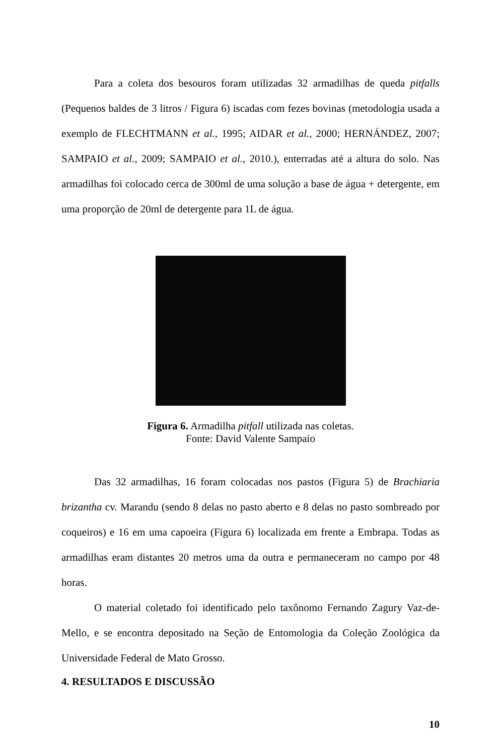Para a coleta dos besouros foram utilizadas 32 armadilhas de queda pitfalls (Pequenos baldes de 3 litros / Figura 6) iscadas com fezes bovinas (metodologia usada a exemplo de FLECHTMANN et al., 1995; AIDAR et al., 2000; HERNÁNDEZ, 2007; SAMPAIO et al., 2009; SAMPAIO et al., 2010.), enterradas até a altura do solo. Nas armadilhas foi colocado cerca de 300ml de uma solução a base de água + detergente, em uma proporção de 20ml de detergente para 1L de água.
Figura 6. Armadilha pitfall utilizada nas coletas.
Fonte: David Valente Sampaio
Das 32 armadilhas, 16 foram colocadas nos pastos (Figura 5) de Brachiaria brizantha cv. Marandu (sendo 8 delas no pasto aberto e 8 delas no pasto sombreado por coqueiros) e 16 em uma capoeira (Figura 6) localizada em frente a Embrapa. Todas as armadilhas eram distantes 20 metros uma da outra e permaneceram no campo por 48 horas.
O material coletado foi identificado pelo taxônomo Fernando Zagury Vaz-de-Mello, e se encontra depositado na Seção de Entomologia da Coleção Zoológica da Universidade Federal de Mato Grosso.
4. RESULTADOS E DISCUSSÃO
10